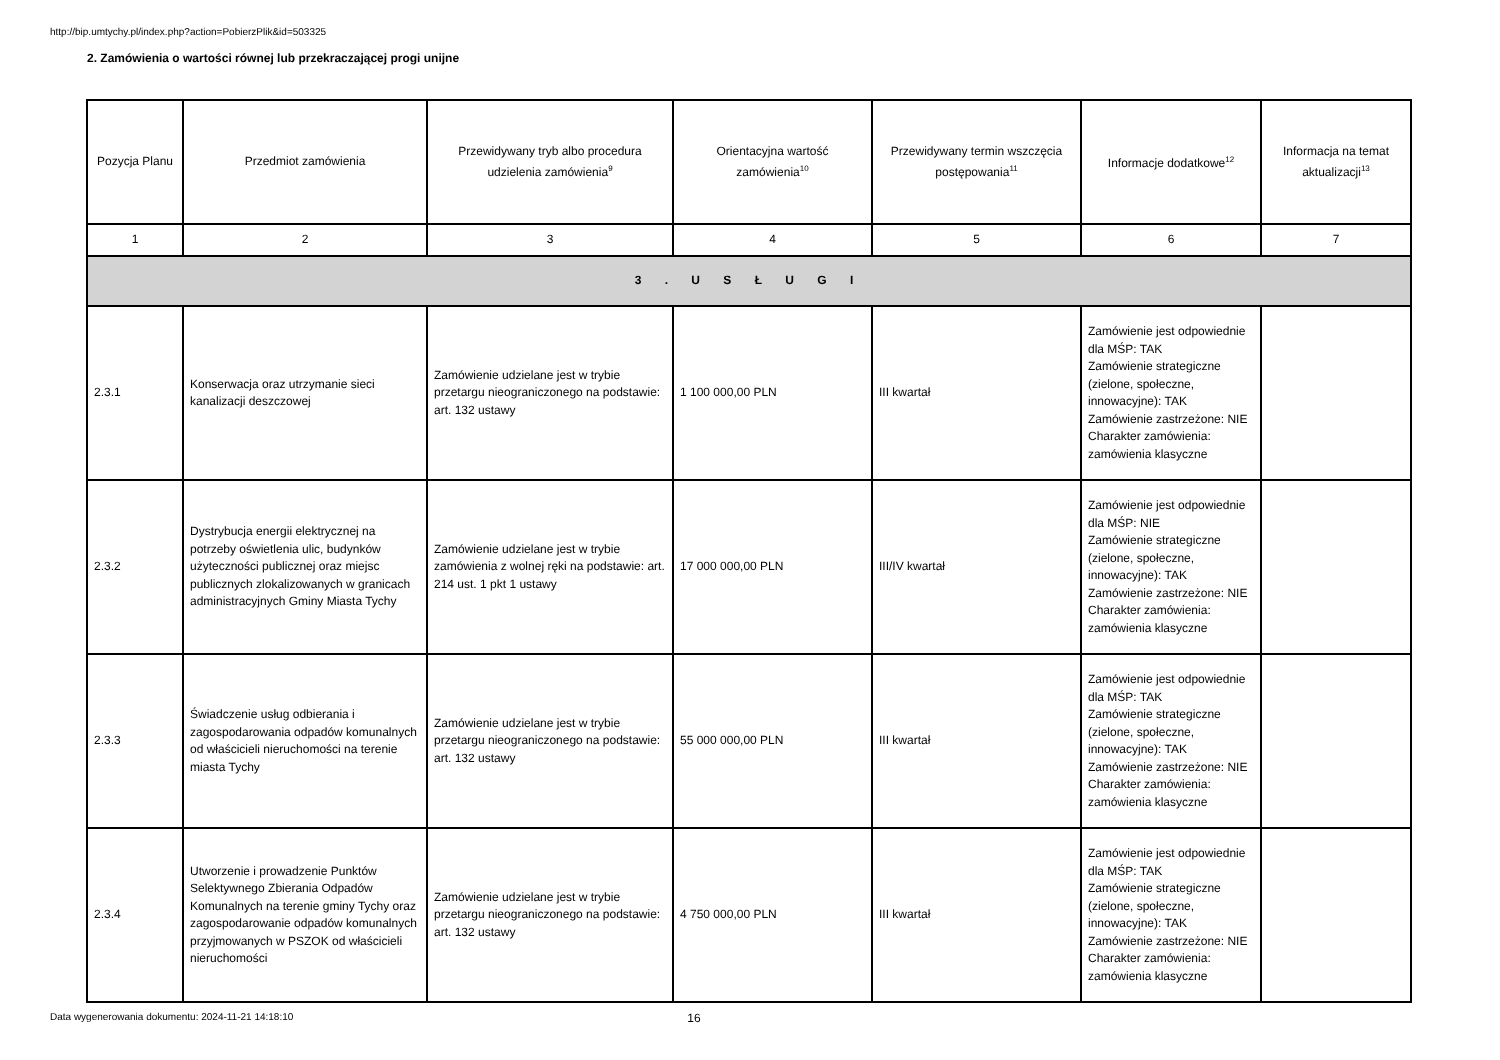http://bip.umtychy.pl/index.php?action=PobierzPlik&id=503325
2. Zamówienia o wartości równej lub przekraczającej progi unijne
| Pozycja Planu | Przedmiot zamówienia | Przewidywany tryb albo procedura udzielenia zamówienia<sup>9</sup> | Orientacyjna wartość zamówienia<sup>10</sup> | Przewidywany termin wszczęcia postępowania<sup>11</sup> | Informacje dodatkowe<sup>12</sup> | Informacja na temat aktualizacji<sup>13</sup> |
| --- | --- | --- | --- | --- | --- | --- |
| 1 | 2 | 3 | 4 | 5 | 6 | 7 |
| 3 . U S Ł U G I | | | | | | |
| 2.3.1 | Konserwacja oraz utrzymanie sieci kanalizacji deszczowej | Zamówienie udzielane jest w trybie przetargu nieograniczonego na podstawie: art. 132 ustawy | 1 100 000,00 PLN | III kwartał | Zamówienie jest odpowiednie dla MŚP: TAK Zamówienie strategiczne (zielone, społeczne, innowacyjne): TAK Zamówienie zastrzeżone: NIE Charakter zamówienia: zamówienia klasyczne | |
| 2.3.2 | Dystrybucja energii elektrycznej na potrzeby oświetlenia ulic, budynków użyteczności publicznej oraz miejsc publicznych zlokalizowanych w granicach administracyjnych Gminy Miasta Tychy | Zamówienie udzielane jest w trybie zamówienia z wolnej ręki na podstawie: art. 214 ust. 1 pkt 1 ustawy | 17 000 000,00 PLN | III/IV kwartał | Zamówienie jest odpowiednie dla MŚP: NIE Zamówienie strategiczne (zielone, społeczne, innowacyjne): TAK Zamówienie zastrzeżone: NIE Charakter zamówienia: zamówienia klasyczne | |
| 2.3.3 | Świadczenie usług odbierania i zagospodarowania odpadów komunalnych od właścicieli nieruchomości na terenie miasta Tychy | Zamówienie udzielane jest w trybie przetargu nieograniczonego na podstawie: art. 132 ustawy | 55 000 000,00 PLN | III kwartał | Zamówienie jest odpowiednie dla MŚP: TAK Zamówienie strategiczne (zielone, społeczne, innowacyjne): TAK Zamówienie zastrzeżone: NIE Charakter zamówienia: zamówienia klasyczne | |
| 2.3.4 | Utworzenie i prowadzenie Punktów Selektywnego Zbierania Odpadów Komunalnych na terenie gminy Tychy oraz zagospodarowanie odpadów komunalnych przyjmowanych w PSZOK od właścicieli nieruchomości | Zamówienie udzielane jest w trybie przetargu nieograniczonego na podstawie: art. 132 ustawy | 4 750 000,00 PLN | III kwartał | Zamówienie jest odpowiednie dla MŚP: TAK Zamówienie strategiczne (zielone, społeczne, innowacyjne): TAK Zamówienie zastrzeżone: NIE Charakter zamówienia: zamówienia klasyczne | |
Data wygenerowania dokumentu: 2024-11-21 14:18:10 16